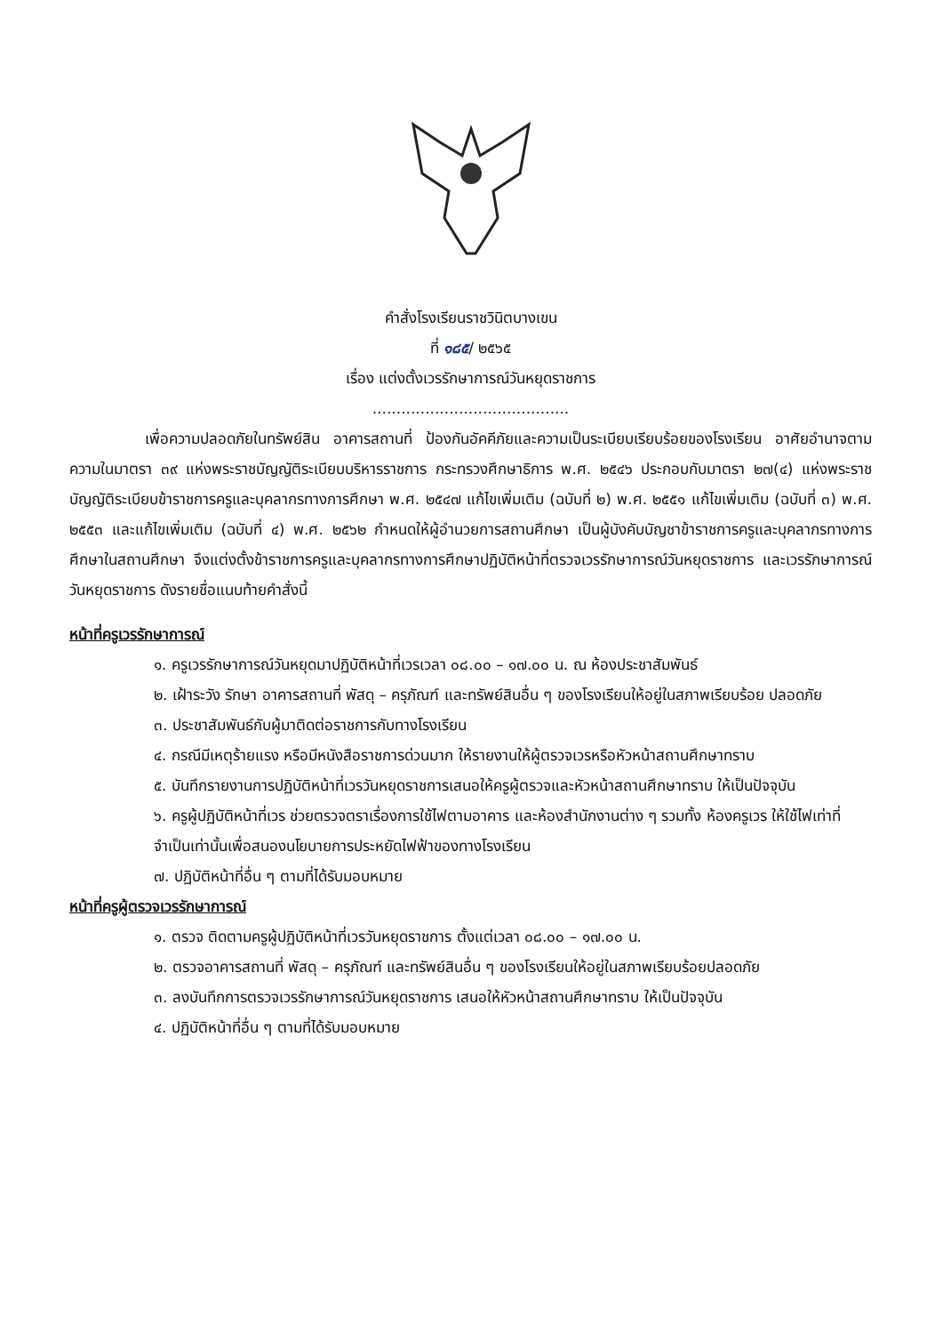คำสั่งโรงเรียนราชวินิตบางเขน
ที่ ๑๘๕/ ๒๕๖๕
เรื่อง แต่งตั้งเวรรักษาการณ์วันหยุดราชการ
.........................................
เพื่อความปลอดภัยในทรัพย์สิน อาคารสถานที่ ป้องกันอัคคีภัยและความเป็นระเบียบเรียบร้อยของโรงเรียน อาศัยอำนาจตามความในมาตรา ๓๙ แห่งพระราชบัญญัติระเบียบบริหารราชการ กระทรวงศึกษาธิการ พ.ศ. ๒๕๔๖ ประกอบกับมาตรา ๒๗(๔) แห่งพระราชบัญญัติระเบียบข้าราชการครูและบุคลากรทางการศึกษา พ.ศ. ๒๕๔๗ แก้ไขเพิ่มเติม (ฉบับที่ ๒) พ.ศ. ๒๕๕๑ แก้ไขเพิ่มเติม (ฉบับที่ ๓) พ.ศ. ๒๕๕๓ และแก้ไขเพิ่มเติม (ฉบับที่ ๔) พ.ศ. ๒๕๖๒ กำหนดให้ผู้อำนวยการสถานศึกษา เป็นผู้บังคับบัญชาข้าราชการครูและบุคลากรทางการศึกษาในสถานศึกษา จึงแต่งตั้งข้าราชการครูและบุคลากรทางการศึกษาปฏิบัติหน้าที่ตรวจเวรรักษาการณ์วันหยุดราชการ และเวรรักษาการณ์วันหยุดราชการ ดังรายชื่อแนบท้ายคำสั่งนี้
หน้าที่ครูเวรรักษาการณ์
๑. ครูเวรรักษาการณ์วันหยุดมาปฏิบัติหน้าที่เวรเวลา ๐๘.๐๐ – ๑๗.๐๐ น. ณ ห้องประชาสัมพันธ์
๒. เฝ้าระวัง รักษา อาคารสถานที่ พัสดุ – ครุภัณฑ์ และทรัพย์สินอื่น ๆ ของโรงเรียนให้อยู่ในสภาพเรียบร้อย ปลอดภัย
๓. ประชาสัมพันธ์กับผู้มาติดต่อราชการกับทางโรงเรียน
๔. กรณีมีเหตุร้ายแรง หรือมีหนังสือราชการด่วนมาก ให้รายงานให้ผู้ตรวจเวรหรือหัวหน้าสถานศึกษาทราบ
๕. บันทึกรายงานการปฏิบัติหน้าที่เวรวันหยุดราชการเสนอให้ครูผู้ตรวจและหัวหน้าสถานศึกษาทราบ ให้เป็นปัจจุบัน
๖. ครูผู้ปฏิบัติหน้าที่เวร ช่วยตรวจตราเรื่องการใช้ไฟตามอาคาร และห้องสำนักงานต่าง ๆ รวมทั้ง ห้องครูเวร ให้ใช้ไฟเท่าที่จำเป็นเท่านั้นเพื่อสนองนโยบายการประหยัดไฟฟ้าของทางโรงเรียน
๗. ปฏิบัติหน้าที่อื่น ๆ ตามที่ได้รับมอบหมาย
หน้าที่ครูผู้ตรวจเวรรักษาการณ์
๑. ตรวจ ติดตามครูผู้ปฏิบัติหน้าที่เวรวันหยุดราชการ ตั้งแต่เวลา ๐๘.๐๐ – ๑๗.๐๐ น.
๒. ตรวจอาคารสถานที่ พัสดุ – ครุภัณฑ์ และทรัพย์สินอื่น ๆ ของโรงเรียนให้อยู่ในสภาพเรียบร้อยปลอดภัย
๓. ลงบันทึกการตรวจเวรรักษาการณ์วันหยุดราชการ เสนอให้หัวหน้าสถานศึกษาทราบ ให้เป็นปัจจุบัน
๔. ปฏิบัติหน้าที่อื่น ๆ ตามที่ได้รับมอบหมาย